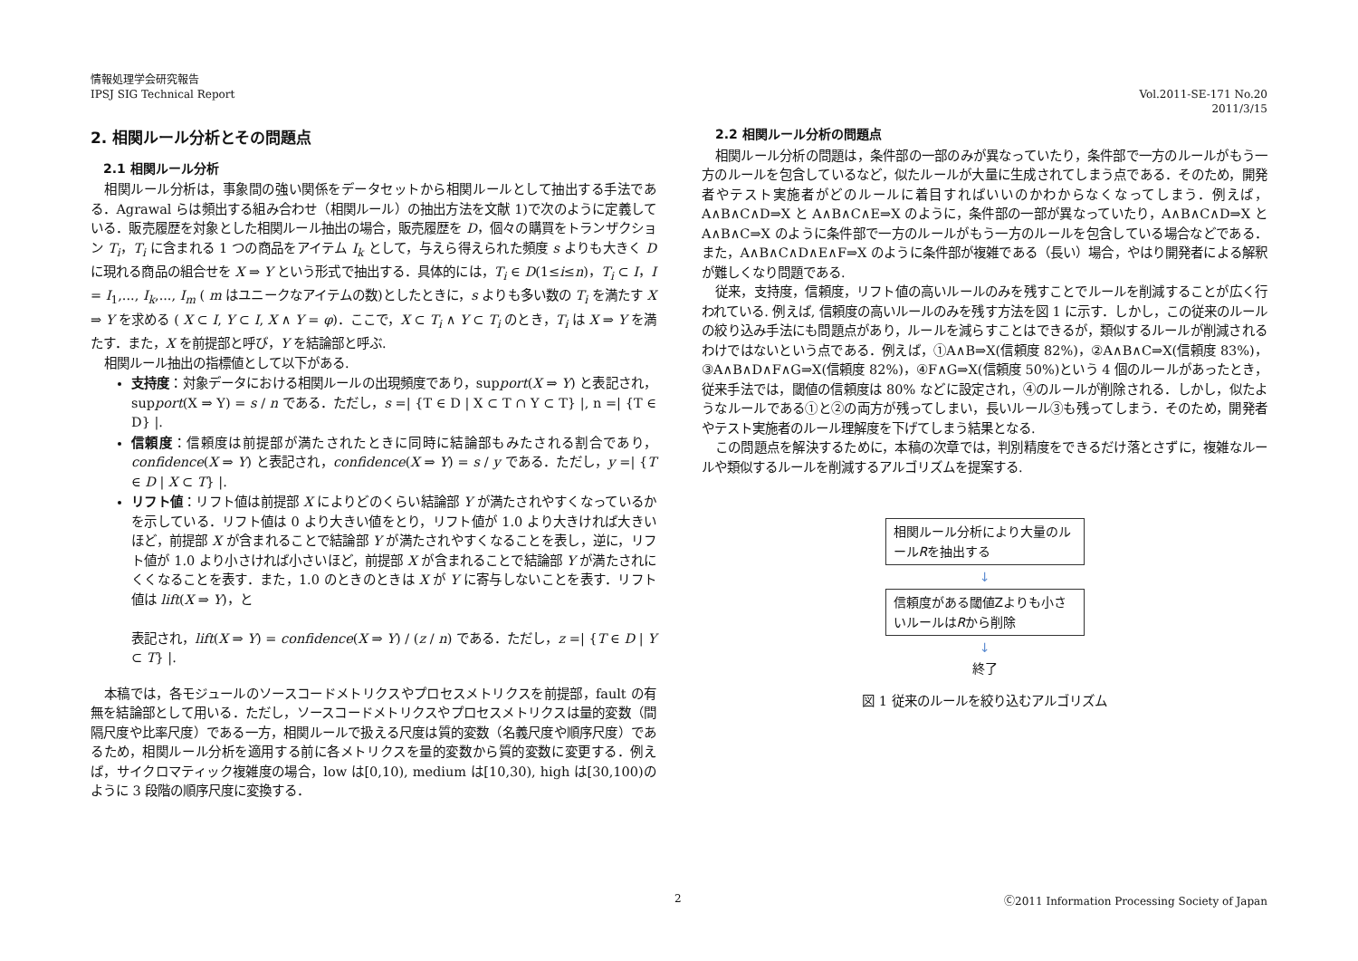情報処理学会研究報告
IPSJ SIG Technical Report
Vol.2011-SE-171 No.20
2011/3/15
2. 相関ルール分析とその問題点
2.1 相関ルール分析
相関ルール分析は，事象間の強い関係をデータセットから相関ルールとして抽出する手法である．Agrawal らは頻出する組み合わせ（相関ルール）の抽出方法を文献 1)で次のように定義している．販売履歴を対象とした相関ルール抽出の場合，販売履歴を D，個々の購買をトランザクション T<sub>i</sub>，T<sub>i</sub> に含まれる 1 つの商品をアイテム I<sub>k</sub> として，与えら得えられた頻度 s よりも大きく D に現れる商品の組合せを X ⇒ Y という形式で抽出する．具体的には，T<sub>i</sub> ∈ D(1≤i≤n)，T<sub>i</sub> ⊂ I，I = I<sub>1</sub>,..., I<sub>k</sub>,..., I<sub>m</sub> ( m はユニークなアイテムの数)としたときに，s よりも多い数の T<sub>i</sub> を満たす X ⇒ Y を求める ( X ⊂ I, Y ⊂ I, X ∧ Y = φ)．ここで，X ⊂ T<sub>i</sub> ∧ Y ⊂ T<sub>i</sub> のとき，T<sub>i</sub> は X ⇒ Y を満たす．また，X を前提部と呼び，Y を結論部と呼ぶ.
相関ルール抽出の指標値として以下がある.
支持度：対象データにおける相関ルールの出現頻度であり，support(X ⇒ Y) と表記され，support(X ⇒ Y) = s / n である．ただし，s =| {T ∈ D | X ⊂ T ∩ Y ⊂ T} |, n =| {T ∈ D} |.
信頼度：信頼度は前提部が満たされたときに同時に結論部もみたされる割合であり，confidence(X ⇒ Y) と表記され，confidence(X ⇒ Y) = s / y である．ただし，y =| {T ∈ D | X ⊂ T} |.
リフト値：リフト値は前提部 X によりどのくらい結論部 Y が満たされやすくなっているかを示している．リフト値は 0 より大きい値をとり，リフト値が 1.0 より大きければ大きいほど，前提部 X が含まれることで結論部 Y が満たされやすくなることを表し，逆に，リフト値が 1.0 より小さければ小さいほど，前提部 X が含まれることで結論部 Y が満たされにくくなることを表す．また，1.0 のときのときは X が Y に寄与しないことを表す．リフト値は lift(X ⇒ Y)，と
表記され，lift(X ⇒ Y) = confidence(X ⇒ Y) / (z / n) である．ただし，z =| {T ∈ D | Y ⊂ T} |.
本稿では，各モジュールのソースコードメトリクスやプロセスメトリクスを前提部，fault の有無を結論部として用いる．ただし，ソースコードメトリクスやプロセスメトリクスは量的変数（間隔尺度や比率尺度）である一方，相関ルールで扱える尺度は質的変数（名義尺度や順序尺度）であるため，相関ルール分析を適用する前に各メトリクスを量的変数から質的変数に変更する．例えば，サイクロマティック複雑度の場合，low は[0,10), medium は[10,30), high は[30,100)のように 3 段階の順序尺度に変換する．
2.2 相関ルール分析の問題点
相関ルール分析の問題は，条件部の一部のみが異なっていたり，条件部で一方のルールがもう一方のルールを包含しているなど，似たルールが大量に生成されてしまう点である．そのため，開発者やテスト実施者がどのルールに着目すればいいのかわからなくなってしまう．例えば，A∧B∧C∧D⇒X と A∧B∧C∧E⇒X のように，条件部の一部が異なっていたり，A∧B∧C∧D⇒X と A∧B∧C⇒X のように条件部で一方のルールがもう一方のルールを包含している場合などである．また，A∧B∧C∧D∧E∧F⇒X のように条件部が複雑である（長い）場合，やはり開発者による解釈が難しくなり問題である.
従来，支持度，信頼度，リフト値の高いルールのみを残すことでルールを削減することが広く行われている. 例えば, 信頼度の高いルールのみを残す方法を図 1 に示す．しかし，この従来のルールの絞り込み手法にも問題点があり，ルールを減らすことはできるが，類似するルールが削減されるわけではないという点である．例えば，①A∧B⇒X(信頼度 82%)，②A∧B∧C⇒X(信頼度 83%)，③A∧B∧D∧F∧G⇒X(信頼度 82%)，④F∧G⇒X(信頼度 50%)という 4 個のルールがあったとき，従来手法では，閾値の信頼度は 80% などに設定され，④のルールが削除される．しかし，似たようなルールである①と②の両方が残ってしまい，長いルール③も残ってしまう．そのため，開発者やテスト実施者のルール理解度を下げてしまう結果となる.
この問題点を解決するために，本稿の次章では，判別精度をできるだけ落とさずに，複雑なルールや類似するルールを削減するアルゴリズムを提案する.
相関ルール分析により大量のルールRを抽出する
↓
信頼度がある閾値Zよりも小さいルールはRから削除
↓
終了
図 1 従来のルールを絞り込むアルゴリズム
2 Ⓒ2011 Information Processing Society of Japan